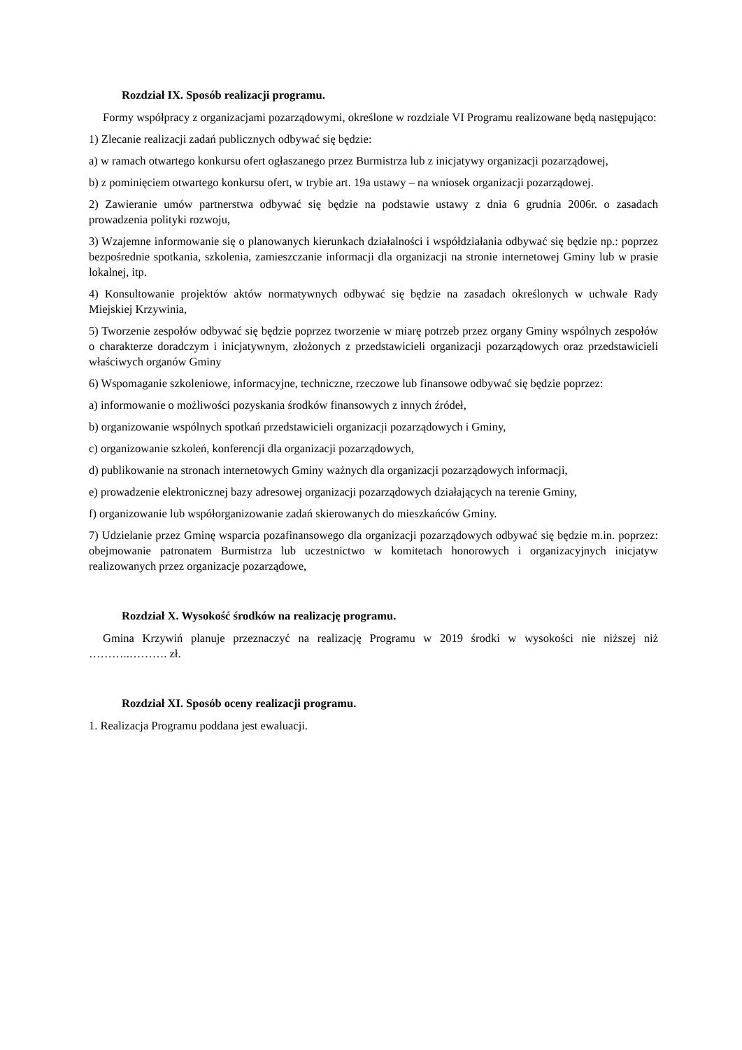Rozdział IX. Sposób realizacji programu.
Formy współpracy z organizacjami pozarządowymi, określone w rozdziale VI Programu realizowane będą następująco:
1) Zlecanie realizacji zadań publicznych odbywać się będzie:
a) w ramach otwartego konkursu ofert ogłaszanego przez Burmistrza lub z inicjatywy organizacji pozarządowej,
b) z pominięciem otwartego konkursu ofert, w trybie art. 19a ustawy – na wniosek organizacji pozarządowej.
2) Zawieranie umów partnerstwa odbywać się będzie na podstawie ustawy z dnia 6 grudnia 2006r. o zasadach prowadzenia polityki rozwoju,
3) Wzajemne informowanie się o planowanych kierunkach działalności i współdziałania odbywać się będzie np.: poprzez bezpośrednie spotkania, szkolenia, zamieszczanie informacji dla organizacji na stronie internetowej Gminy lub w prasie lokalnej, itp.
4) Konsultowanie projektów aktów normatywnych odbywać się będzie na zasadach określonych w uchwale Rady Miejskiej Krzywinia,
5) Tworzenie zespołów odbywać się będzie poprzez tworzenie w miarę potrzeb przez organy Gminy wspólnych zespołów o charakterze doradczym i inicjatywnym, złożonych z przedstawicieli organizacji pozarządowych oraz przedstawicieli właściwych organów Gminy
6) Wspomaganie szkoleniowe, informacyjne, techniczne, rzeczowe lub finansowe odbywać się będzie poprzez:
a) informowanie o możliwości pozyskania środków finansowych z innych źródeł,
b) organizowanie wspólnych spotkań przedstawicieli organizacji pozarządowych i Gminy,
c) organizowanie szkoleń, konferencji dla organizacji pozarządowych,
d) publikowanie na stronach internetowych Gminy ważnych dla organizacji pozarządowych informacji,
e) prowadzenie elektronicznej bazy adresowej organizacji pozarządowych działających na terenie Gminy,
f) organizowanie lub współorganizowanie zadań skierowanych do mieszkańców Gminy.
7) Udzielanie przez Gminę wsparcia pozafinansowego dla organizacji pozarządowych odbywać się będzie m.in. poprzez: obejmowanie patronatem Burmistrza lub uczestnictwo w komitetach honorowych i organizacyjnych inicjatyw realizowanych przez organizacje pozarządowe,
Rozdział X. Wysokość środków na realizację programu.
Gmina Krzywiń planuje przeznaczyć na realizację Programu w 2019 środki w wysokości nie niższej niż ………..………. zł.
Rozdział XI. Sposób oceny realizacji programu.
1. Realizacja Programu poddana jest ewaluacji.